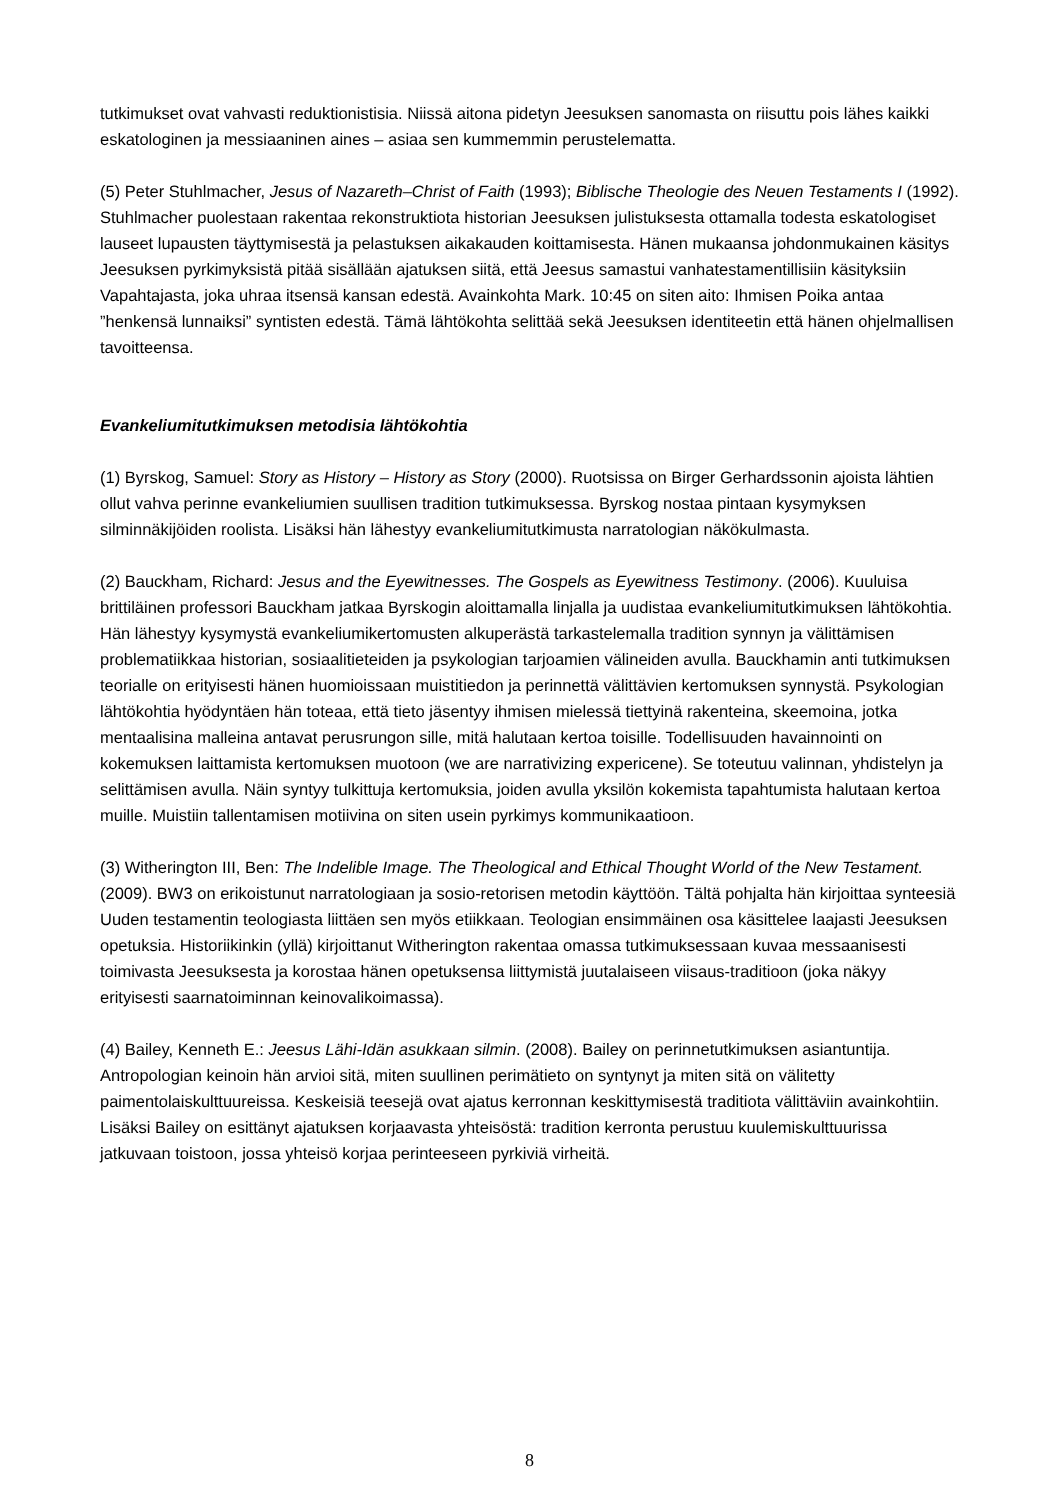tutkimukset ovat vahvasti reduktionistisia. Niissä aitona pidetyn Jeesuksen sanomasta on riisuttu pois lähes kaikki eskatologinen ja messiaaninen aines – asiaa sen kummemmin perustelematta.
(5) Peter Stuhlmacher, Jesus of Nazareth–Christ of Faith (1993); Biblische Theologie des Neuen Testaments I (1992). Stuhlmacher puolestaan rakentaa rekonstruktiota historian Jeesuksen julistuksesta ottamalla todesta eskatologiset lauseet lupausten täyttymisestä ja pelastuksen aikakauden koittamisesta. Hänen mukaansa johdonmukainen käsitys Jeesuksen pyrkimyksistä pitää sisällään ajatuksen siitä, että Jeesus samastui vanhatestamentillisiin käsityksiin Vapahtajasta, joka uhraa itsensä kansan edestä. Avainkohta Mark. 10:45 on siten aito: Ihmisen Poika antaa ”henkensä lunnaiksi” syntisten edestä. Tämä lähtökohta selittää sekä Jeesuksen identiteetin että hänen ohjelmallisen tavoitteensa.
Evankeliumitutkimuksen metodisia lähtökohtia
(1) Byrskog, Samuel: Story as History – History as Story (2000). Ruotsissa on Birger Gerhardssonin ajoista lähtien ollut vahva perinne evankeliumien suullisen tradition tutkimuksessa. Byrskog nostaa pintaan kysymyksen silminnäkijöiden roolista. Lisäksi hän lähestyy evankeliumitutkimusta narratologian näkökulmasta.
(2) Bauckham, Richard: Jesus and the Eyewitnesses. The Gospels as Eyewitness Testimony. (2006). Kuuluisa brittiläinen professori Bauckham jatkaa Byrskogin aloittamalla linjalla ja uudistaa evankeliumitutkimuksen lähtökohtia. Hän lähestyy kysymystä evankeliumikertomusten alkuperästä tarkastelemalla tradition synnyn ja välittämisen problematiikkaa historian, sosiaalitieteiden ja psykologian tarjoamien välineiden avulla. Bauckhamin anti tutkimuksen teorialle on erityisesti hänen huomioissaan muistitiedon ja perinnettä välittävien kertomuksen synnystä. Psykologian lähtökohtia hyödyntäen hän toteaa, että tieto jäsentyy ihmisen mielessä tiettyinä rakenteina, skeemoina, jotka mentaalisina malleina antavat perusrungon sille, mitä halutaan kertoa toisille. Todellisuuden havainnointi on kokemuksen laittamista kertomuksen muotoon (we are narrativizing expericene). Se toteutuu valinnan, yhdistelyn ja selittämisen avulla. Näin syntyy tulkittuja kertomuksia, joiden avulla yksilön kokemista tapahtumista halutaan kertoa muille. Muistiin tallentamisen motiivina on siten usein pyrkimys kommunikaatioon.
(3) Witherington III, Ben: The Indelible Image. The Theological and Ethical Thought World of the New Testament. (2009). BW3 on erikoistunut narratologiaan ja sosio-retorisen metodin käyttöön. Tältä pohjalta hän kirjoittaa synteesiä Uuden testamentin teologiasta liittäen sen myös etiikkaan. Teologian ensimmäinen osa käsittelee laajasti Jeesuksen opetuksia. Historiikinkin (yllä) kirjoittanut Witherington rakentaa omassa tutkimuksessaan kuvaa messaanisesti toimivasta Jeesuksesta ja korostaa hänen opetuksensa liittymistä juutalaiseen viisaus-traditioon (joka näkyy erityisesti saarnatoiminnan keinovalikoimassa).
(4) Bailey, Kenneth E.: Jeesus Lähi-Idän asukkaan silmin. (2008). Bailey on perinnetutkimuksen asiantuntija. Antropologian keinoin hän arvioi sitä, miten suullinen perimätieto on syntynyt ja miten sitä on välitetty paimentolaiskulttuureissa. Keskeisiä teesejä ovat ajatus kerronnan keskittymisestä traditiota välittäviin avainkohtiin. Lisäksi Bailey on esittänyt ajatuksen korjaavasta yhteisöstä: tradition kerronta perustuu kuulemiskulttuurissa jatkuvaan toistoon, jossa yhteisö korjaa perinteeseen pyrkiviä virheitä.
8